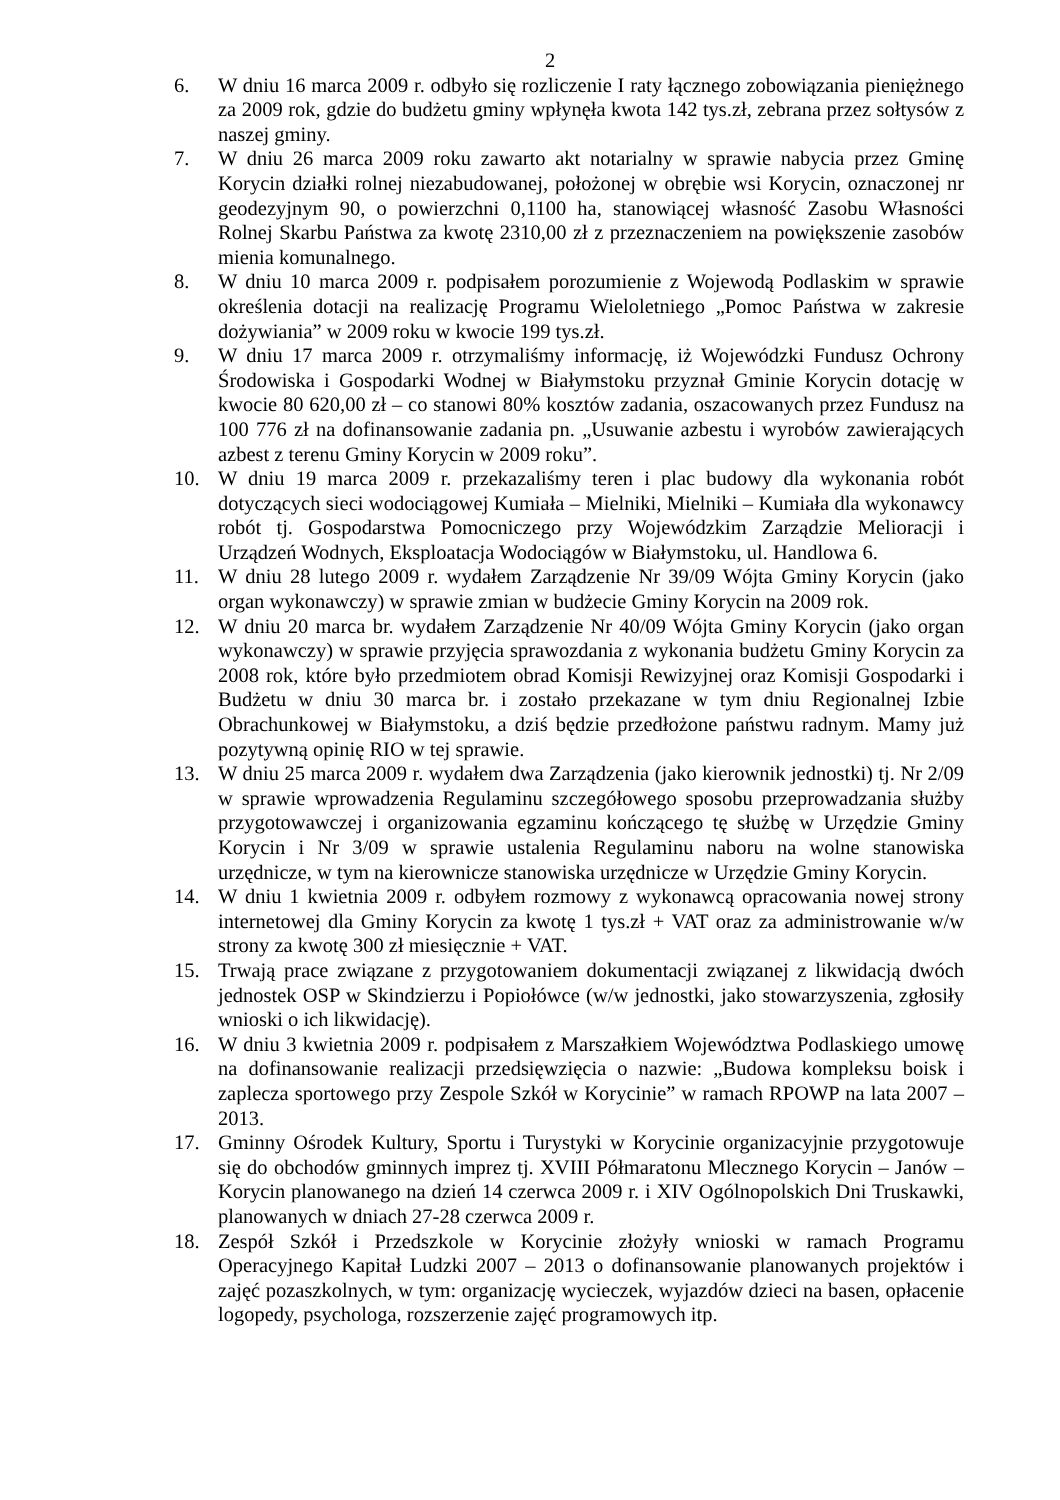2
6. W dniu 16 marca 2009 r. odbyło się rozliczenie I raty łącznego zobowiązania pieniężnego za 2009 rok, gdzie do budżetu gminy wpłynęła kwota 142 tys.zł, zebrana przez sołtysów z naszej gminy.
7. W dniu 26 marca 2009 roku zawarto akt notarialny w sprawie nabycia przez Gminę Korycin działki rolnej niezabudowanej, położonej w obrębie wsi Korycin, oznaczonej nr geodezyjnym 90, o powierzchni 0,1100 ha, stanowiącej własność Zasobu Własności Rolnej Skarbu Państwa za kwotę 2310,00 zł z przeznaczeniem na powiększenie zasobów mienia komunalnego.
8. W dniu 10 marca 2009 r. podpisałem porozumienie z Wojewodą Podlaskim w sprawie określenia dotacji na realizację Programu Wieloletniego „Pomoc Państwa w zakresie dożywiania” w 2009 roku w kwocie 199 tys.zł.
9. W dniu 17 marca 2009 r. otrzymaliśmy informację, iż Wojewódzki Fundusz Ochrony Środowiska i Gospodarki Wodnej w Białymstoku przyznał Gminie Korycin dotację w kwocie 80 620,00 zł – co stanowi 80% kosztów zadania, oszacowanych przez Fundusz na 100 776 zł na dofinansowanie zadania pn. „Usuwanie azbestu i wyrobów zawierających azbest z terenu Gminy Korycin w 2009 roku”.
10. W dniu 19 marca 2009 r. przekazaliśmy teren i plac budowy dla wykonania robót dotyczących sieci wodociągowej Kumiała – Mielniki, Mielniki – Kumiała dla wykonawcy robót tj. Gospodarstwa Pomocniczego przy Wojewódzkim Zarządzie Melioracji i Urządzeń Wodnych, Eksploatacja Wodociągów w Białymstoku, ul. Handlowa 6.
11. W dniu 28 lutego 2009 r. wydałem Zarządzenie Nr 39/09 Wójta Gminy Korycin (jako organ wykonawczy) w sprawie zmian w budżecie Gminy Korycin na 2009 rok.
12. W dniu 20 marca br. wydałem Zarządzenie Nr 40/09 Wójta Gminy Korycin (jako organ wykonawczy) w sprawie przyjęcia sprawozdania z wykonania budżetu Gminy Korycin za 2008 rok, które było przedmiotem obrad Komisji Rewizyjnej oraz Komisji Gospodarki i Budżetu w dniu 30 marca br. i zostało przekazane w tym dniu Regionalnej Izbie Obrachunkowej w Białymstoku, a dziś będzie przedłożone państwu radnym. Mamy już pozytywną opinię RIO w tej sprawie.
13. W dniu 25 marca 2009 r. wydałem dwa Zarządzenia (jako kierownik jednostki) tj. Nr 2/09 w sprawie wprowadzenia Regulaminu szczegółowego sposobu przeprowadzania służby przygotowawczej i organizowania egzaminu kończącego tę służbę w Urzędzie Gminy Korycin i Nr 3/09 w sprawie ustalenia Regulaminu naboru na wolne stanowiska urzędnicze, w tym na kierownicze stanowiska urzędnicze w Urzędzie Gminy Korycin.
14. W dniu 1 kwietnia 2009 r. odbyłem rozmowy z wykonawcą opracowania nowej strony internetowej dla Gminy Korycin za kwotę 1 tys.zł + VAT oraz za administrowanie w/w strony za kwotę 300 zł miesięcznie + VAT.
15. Trwają prace związane z przygotowaniem dokumentacji związanej z likwidacją dwóch jednostek OSP w Skindzierzu i Popiołówce (w/w jednostki, jako stowarzyszenia, zgłosiły wnioski o ich likwidację).
16. W dniu 3 kwietnia 2009 r. podpisałem z Marszałkiem Województwa Podlaskiego umowę na dofinansowanie realizacji przedsięwzięcia o nazwie: „Budowa kompleksu boisk i zaplecza sportowego przy Zespole Szkół w Korycinie” w ramach RPOWP na lata 2007 – 2013.
17. Gminny Ośrodek Kultury, Sportu i Turystyki w Korycinie organizacyjnie przygotowuje się do obchodów gminnych imprez tj. XVIII Półmaratonu Mlecznego Korycin – Janów – Korycin planowanego na dzień 14 czerwca 2009 r. i XIV Ogólnopolskich Dni Truskawki, planowanych w dniach 27-28 czerwca 2009 r.
18. Zespół Szkół i Przedszkole w Korycinie złożyły wnioski w ramach Programu Operacyjnego Kapitał Ludzki 2007 – 2013 o dofinansowanie planowanych projektów i zajęć pozaszkolnych, w tym: organizację wycieczek, wyjazdów dzieci na basen, opłacenie logopedy, psychologa, rozszerzenie zajęć programowych itp.